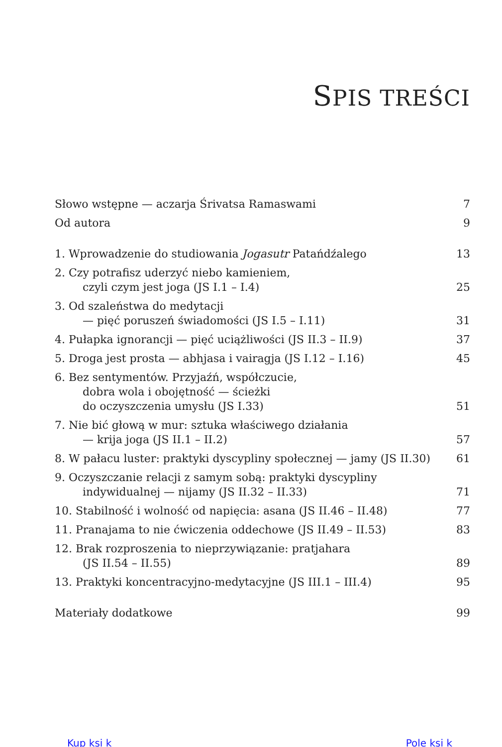SPIS TREŚCI
Słowo wstępne — aczarja Śrivatsa Ramaswami
7
Od autora
9
1. Wprowadzenie do studiowania Jogasutr Patańdźalego
13
2. Czy potrafisz uderzyć niebo kamieniem,
czyli czym jest joga (JS I.1 – I.4)
25
3. Od szaleństwa do medytacji
— pięć poruszeń świadomości (JS I.5 – I.11)
31
4. Pułapka ignorancji — pięć uciążliwości (JS II.3 – II.9)
37
5. Droga jest prosta — abhjasa i vairagja (JS I.12 – I.16)
45
6. Bez sentymentów. Przyjaźń, współczucie,
dobra wola i obojętność — ścieżki
do oczyszczenia umysłu (JS I.33)
51
7. Nie bić głową w mur: sztuka właściwego działania
— krija joga (JS II.1 – II.2)
57
8. W pałacu luster: praktyki dyscypliny społecznej — jamy (JS II.30)
61
9. Oczyszczanie relacji z samym sobą: praktyki dyscypliny
indywidualnej — nijamy (JS II.32 – II.33)
71
10. Stabilność i wolność od napięcia: asana (JS II.46 – II.48)
77
11. Pranajama to nie ćwiczenia oddechowe (JS II.49 – II.53)
83
12. Brak rozproszenia to nieprzywiązanie: pratjahara
(JS II.54 – II.55)
89
13. Praktyki koncentracyjno-medytacyjne (JS III.1 – III.4)
95
Materiały dodatkowe
99
Kup ksi k Pole ksi k